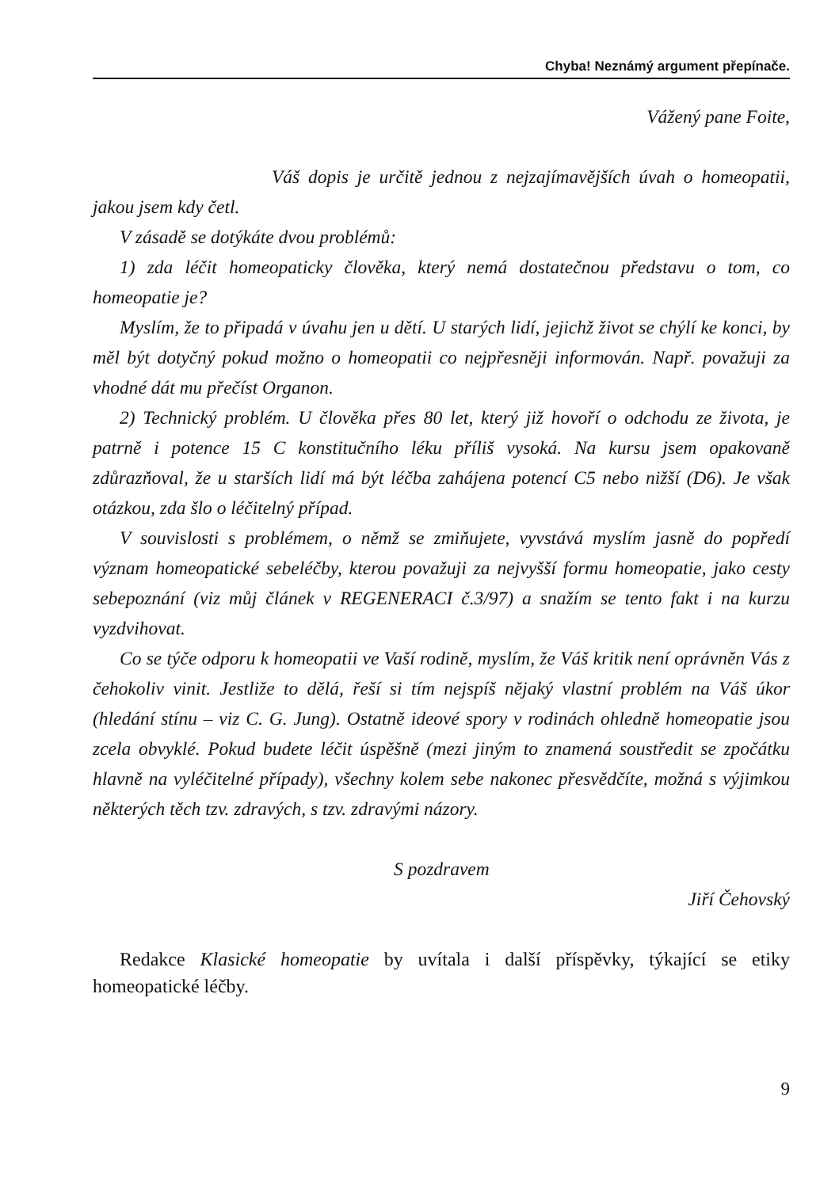Chyba! Neznámý argument přepínače.
Vážený pane Foite,
Váš dopis je určitě jednou z nejzajímavějších úvah o homeopatii, jakou jsem kdy četl.
V zásadě se dotýkáte dvou problémů:
1) zda léčit homeopaticky člověka, který nemá dostatečnou představu o tom, co homeopatie je?
Myslím, že to připadá v úvahu jen u dětí. U starých lidí, jejichž život se chýlí ke konci, by měl být dotyčný pokud možno o homeopatii co nejpřesněji informován. Např. považuji za vhodné dát mu přečíst Organon.
2) Technický problém. U člověka přes 80 let, který již hovoří o odchodu ze života, je patrně i potence 15 C konstitučního léku příliš vysoká. Na kursu jsem opakovaně zdůrazňoval, že u starších lidí má být léčba zahájena potencí C5 nebo nižší (D6). Je však otázkou, zda šlo o léčitelný případ.
V souvislosti s problémem, o němž se zmiňujete, vyvstává myslím jasně do popředí význam homeopatické sebeléčby, kterou považuji za nejvyšší formu homeopatie, jako cesty sebepoznání (viz můj článek v REGENERACI č.3/97) a snažím se tento fakt i na kurzu vyzdvihovat.
Co se týče odporu k homeopatii ve Vaší rodině, myslím, že Váš kritik není oprávněn Vás z čehokoliv vinit. Jestliže to dělá, řeší si tím nejspíš nějaký vlastní problém na Váš úkor (hledání stínu – viz C. G. Jung). Ostatně ideové spory v rodinách ohledně homeopatie jsou zcela obvyklé. Pokud budete léčit úspěšně (mezi jiným to znamená soustředit se zpočátku hlavně na vyléčitelné případy), všechny kolem sebe nakonec přesvědčíte, možná s výjimkou některých těch tzv. zdravých, s tzv. zdravými názory.
S pozdravem
Jiří Čehovský
Redakce Klasické homeopatie by uvítala i další příspěvky, týkající se etiky homeopatické léčby.
9